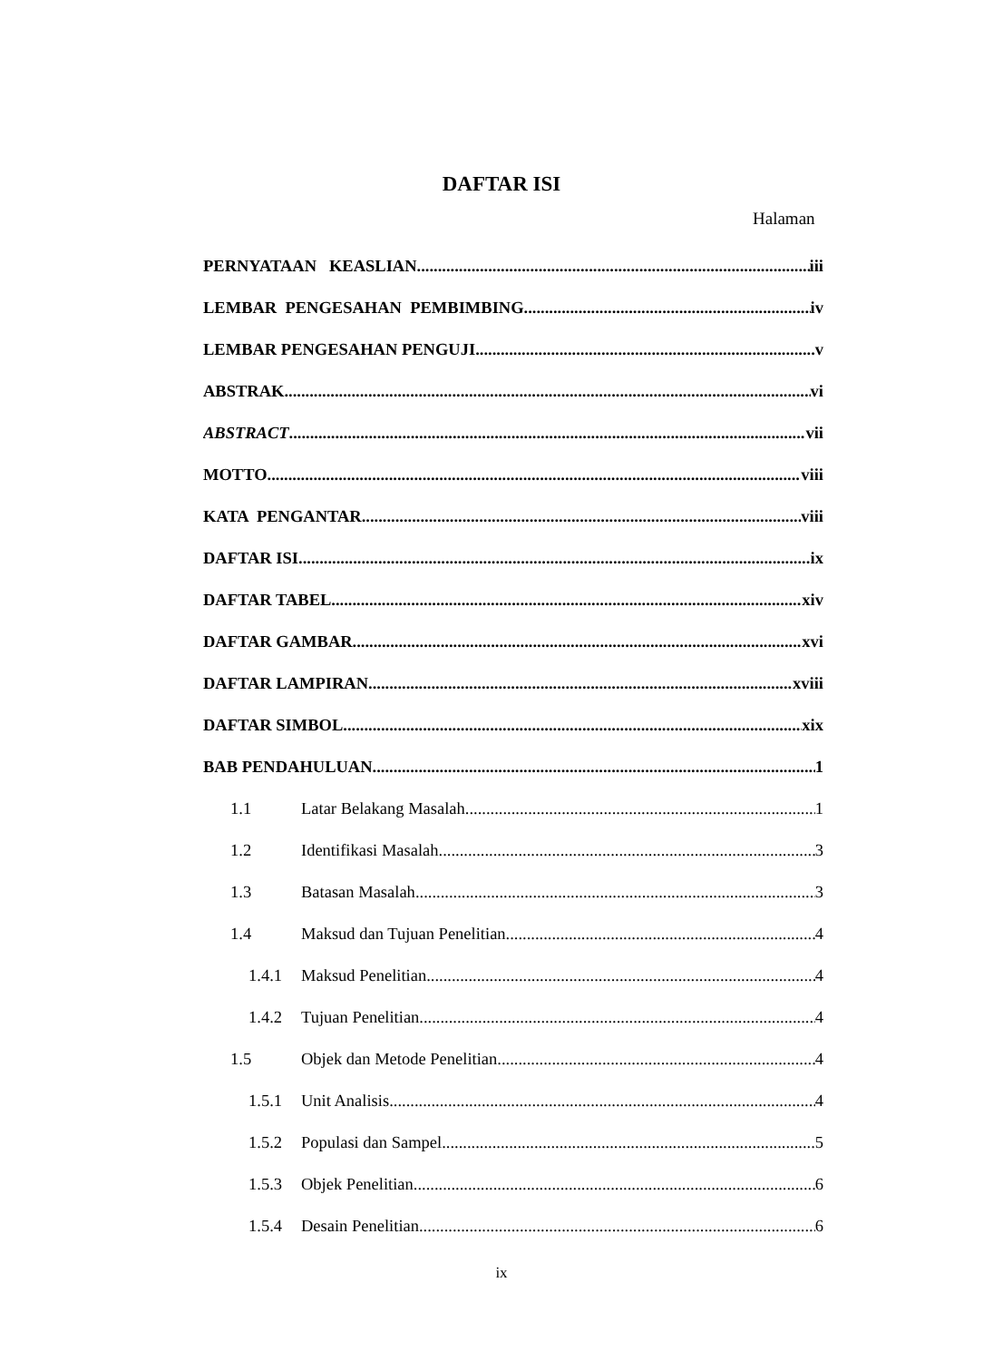DAFTAR ISI
Halaman
PERNYATAAN KEASLIAN iii
LEMBAR PENGESAHAN PEMBIMBING iv
LEMBAR PENGESAHAN PENGUJI v
ABSTRAK vi
ABSTRACT vii
MOTTO viii
KATA PENGANTAR viii
DAFTAR ISI ix
DAFTAR TABEL xiv
DAFTAR GAMBAR xvi
DAFTAR LAMPIRAN xviii
DAFTAR SIMBOL xix
BAB PENDAHULUAN 1
1.1 Latar Belakang Masalah 1
1.2 Identifikasi Masalah 3
1.3 Batasan Masalah 3
1.4 Maksud dan Tujuan Penelitian 4
1.4.1 Maksud Penelitian 4
1.4.2 Tujuan Penelitian 4
1.5 Objek dan Metode Penelitian 4
1.5.1 Unit Analisis 4
1.5.2 Populasi dan Sampel 5
1.5.3 Objek Penelitian 6
1.5.4 Desain Penelitian 6
ix